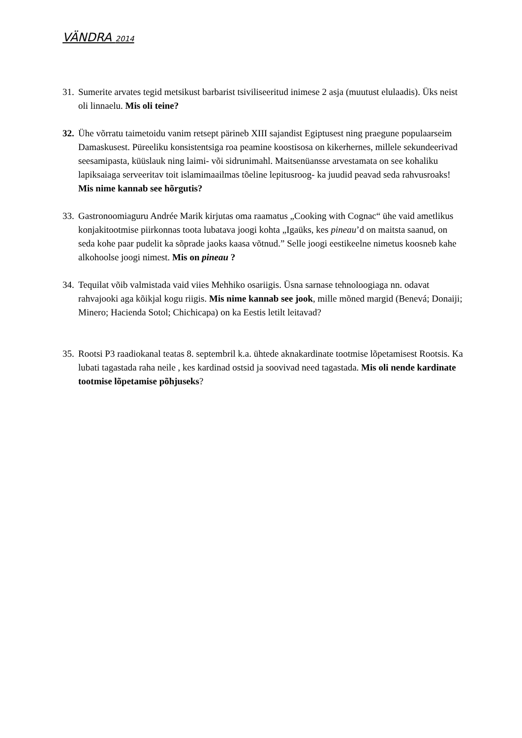VÄNDRA 2014
31.
Sumerite arvates tegid metsikust barbarist tsiviliseeritud inimese 2 asja (muutust elulaadis). Üks neist oli linnaelu. Mis oli teine?
32.
Ühe võrratu taimetoidu vanim retsept pärineb XIII sajandist Egiptusest ning praegune populaarseim Damaskusest. Püreeliku konsistentsiga roa peamine koostisosa on kikerhernes, millele sekundeerivad seesamipasta, küüslauk ning laimi- või sidrunimahl. Maitsenüansse arvestamata on see kohaliku lapiksaiaga serveeritav toit islamimaailmas tõeline lepitusroog- ka juudid peavad seda rahvusroaks! Mis nime kannab see hõrgutis?
33.
Gastronoomiaguru Andrée Marik kirjutas oma raamatus „Cooking with Cognac“ ühe vaid ametlikus konjakitootmise piirkonnas toota lubatava joogi kohta „Igaüks, kes pineau’d on maitsta saanud, on seda kohe paar pudelit ka sõprade jaoks kaasa võtnud.” Selle joogi eestikeelne nimetus koosneb kahe alkohoolse joogi nimest. Mis on pineau ?
34.
Tequilat võib valmistada vaid viies Mehhiko osariigis. Üsna sarnase tehnoloogiaga nn. odavat rahvajooki aga kõikjal kogu riigis. Mis nime kannab see jook, mille mõned margid (Benevá; Donaiji; Minero; Hacienda Sotol; Chichicapa) on ka Eestis letilt leitavad?
35.
Rootsi P3 raadiokanal teatas 8. septembril k.a. ühtede aknakardinate tootmise lõpetamisest Rootsis. Ka lubati tagastada raha neile , kes kardinad ostsid ja soovivad need tagastada. Mis oli nende kardinate tootmise lõpetamise põhjuseks?